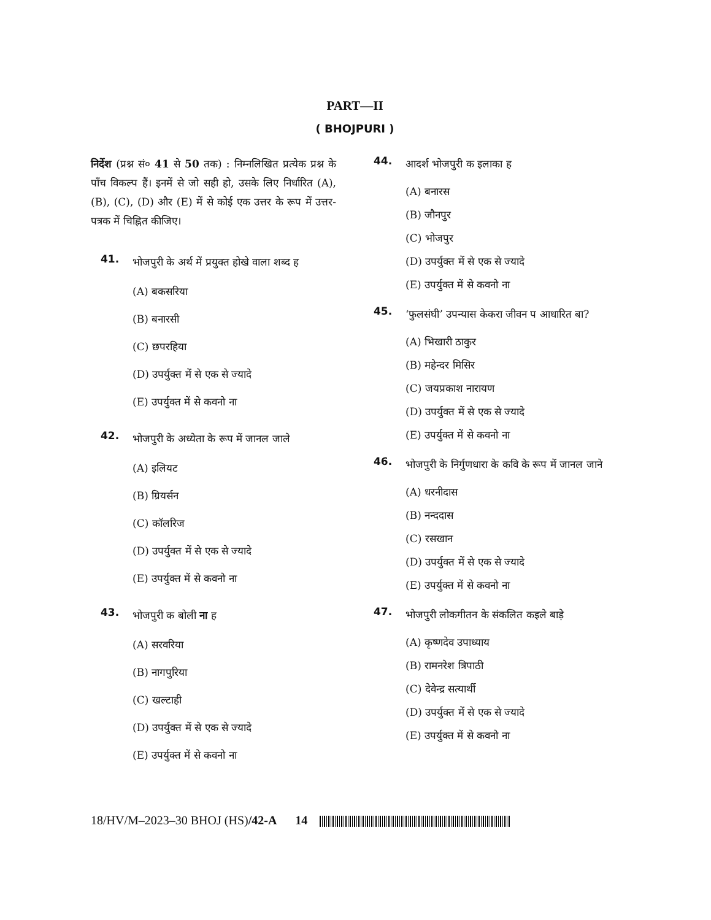PART—II
( BHOJPURI )
निर्देश (प्रश्न सं० 41 से 50 तक) : निम्नलिखित प्रत्येक प्रश्न के पाँच विकल्प हैं। इनमें से जो सही हो, उसके लिए निर्धारित (A), (B), (C), (D) और (E) में से कोई एक उत्तर के रूप में उत्तर-पत्रक में चिह्नित कीजिए।
41. भोजपुरी के अर्थ में प्रयुक्त होखे वाला शब्द ह
(A) बकसरिया
(B) बनारसी
(C) छपरहिया
(D) उपर्युक्त में से एक से ज्यादे
(E) उपर्युक्त में से कवनो ना
42. भोजपुरी के अध्येता के रूप में जानल जाले
(A) इलियट
(B) ग्रियर्सन
(C) कॉलरिज
(D) उपर्युक्त में से एक से ज्यादे
(E) उपर्युक्त में से कवनो ना
43. भोजपुरी क बोली ना ह
(A) सरवरिया
(B) नागपुरिया
(C) खल्टाही
(D) उपर्युक्त में से एक से ज्यादे
(E) उपर्युक्त में से कवनो ना
44. आदर्श भोजपुरी क इलाका ह
(A) बनारस
(B) जौनपुर
(C) भोजपुर
(D) उपर्युक्त में से एक से ज्यादे
(E) उपर्युक्त में से कवनो ना
45. ‘फुलसंघी’ उपन्यास केकरा जीवन प आधारित बा?
(A) भिखारी ठाकुर
(B) महेन्दर मिसिर
(C) जयप्रकाश नारायण
(D) उपर्युक्त में से एक से ज्यादे
(E) उपर्युक्त में से कवनो ना
46. भोजपुरी के निर्गुणधारा के कवि के रूप में जानल जाने
(A) धरनीदास
(B) नन्ददास
(C) रसखान
(D) उपर्युक्त में से एक से ज्यादे
(E) उपर्युक्त में से कवनो ना
47. भोजपुरी लोकगीतन के संकलित कइले बाड़े
(A) कृष्णदेव उपाध्याय
(B) रामनरेश त्रिपाठी
(C) देवेन्द्र सत्यार्थी
(D) उपर्युक्त में से एक से ज्यादे
(E) उपर्युक्त में से कवनो ना
18/HV/M–2023–30 BHOJ (HS)/42-A 14